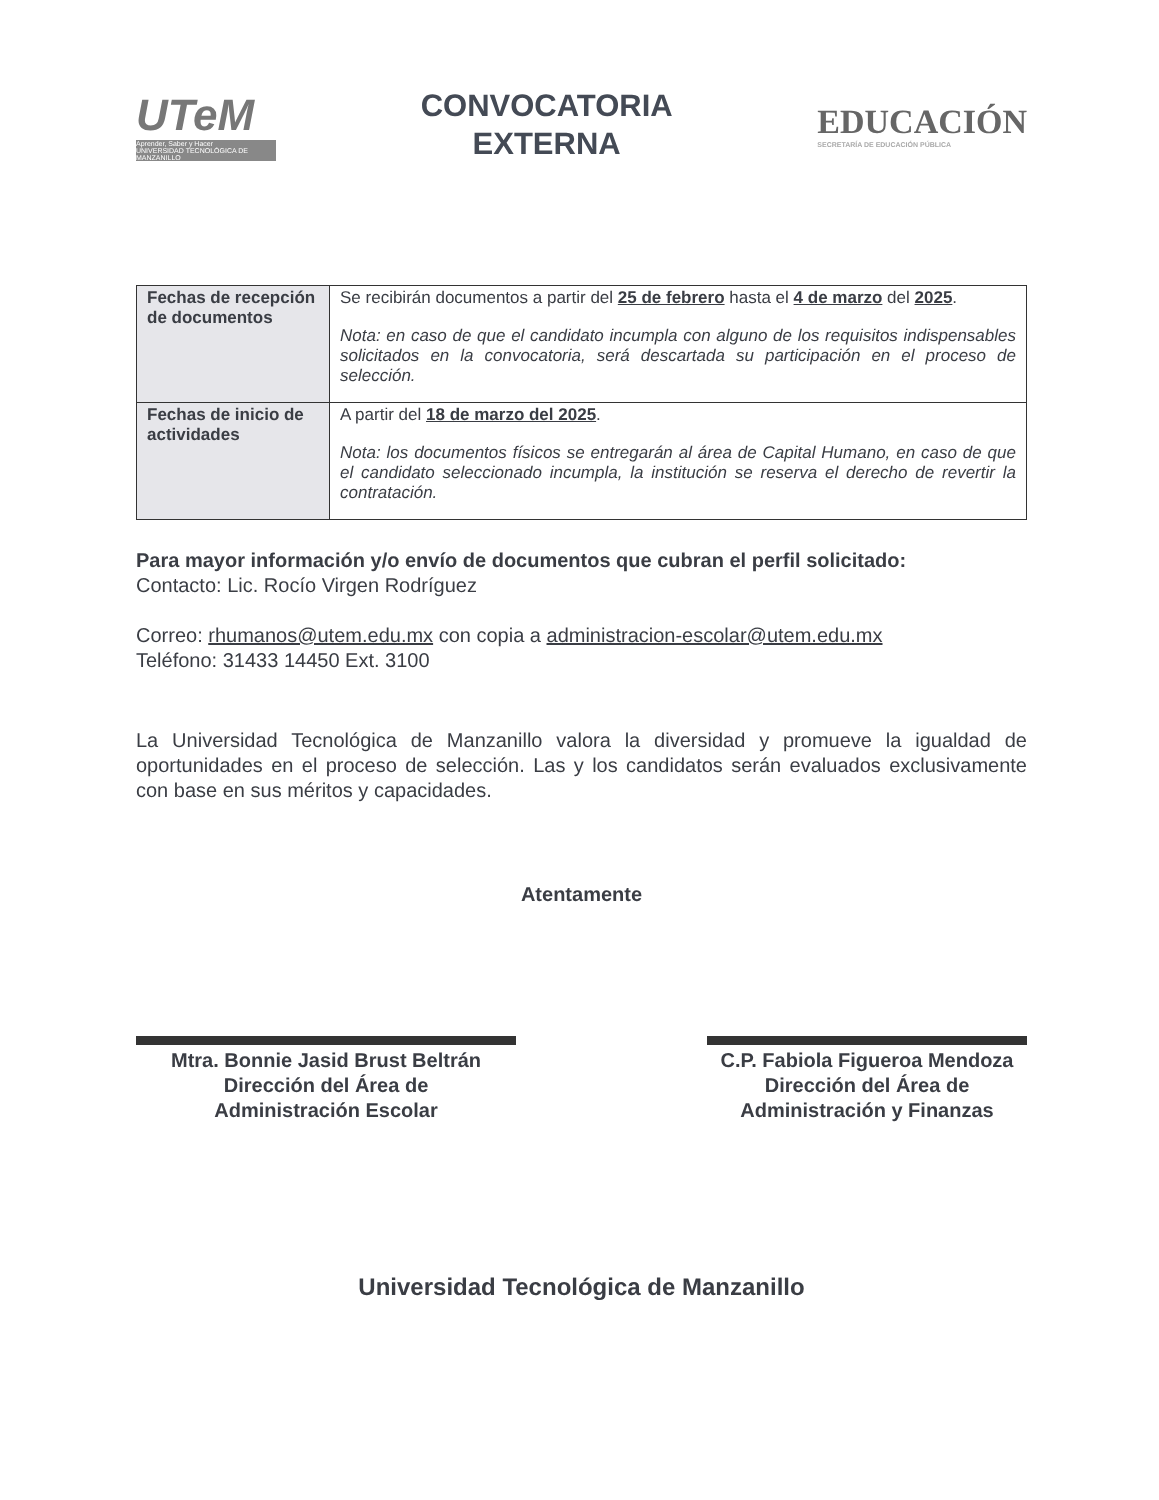UTeM
Aprender, Saber y Hacer
UNIVERSIDAD TECNOLÓGICA DE MANZANILLO
CONVOCATORIA
EXTERNA
EDUCACIÓN
SECRETARÍA DE EDUCACIÓN PÚBLICA
| Fechas de recepción de documentos | Se recibirán documentos a partir del 25 de febrero hasta el 4 de marzo del 2025 . Nota: en caso de que el candidato incumpla con alguno de los requisitos indispensables solicitados en la convocatoria, será descartada su participación en el proceso de selección. |
| Fechas de inicio de actividades | A partir del 18 de marzo del 2025 . Nota: los documentos físicos se entregarán al área de Capital Humano, en caso de que el candidato seleccionado incumpla, la institución se reserva el derecho de revertir la contratación. |
Para mayor información y/o envío de documentos que cubran el perfil solicitado:
Contacto: Lic. Rocío Virgen Rodríguez
Correo: rhumanos@utem.edu.mx con copia a administracion-escolar@utem.edu.mx
Teléfono: 31433 14450 Ext. 3100
La Universidad Tecnológica de Manzanillo valora la diversidad y promueve la igualdad de oportunidades en el proceso de selección. Las y los candidatos serán evaluados exclusivamente con base en sus méritos y capacidades.
Atentamente
Mtra. Bonnie Jasid Brust Beltrán
Dirección del Área de
Administración Escolar
C.P. Fabiola Figueroa Mendoza
Dirección del Área de
Administración y Finanzas
Universidad Tecnológica de Manzanillo